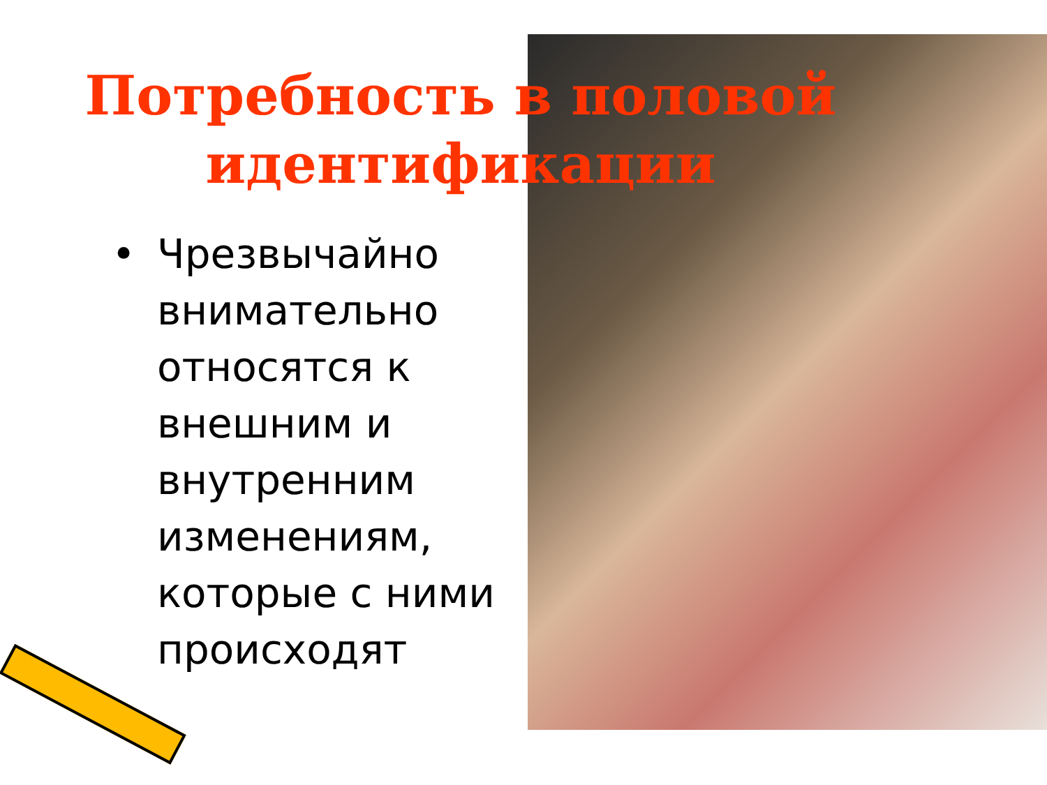Потребность в половой идентификации
•
Чрезвычайно внимательно относятся к внешним и внутренним изменениям, которые с ними происходят